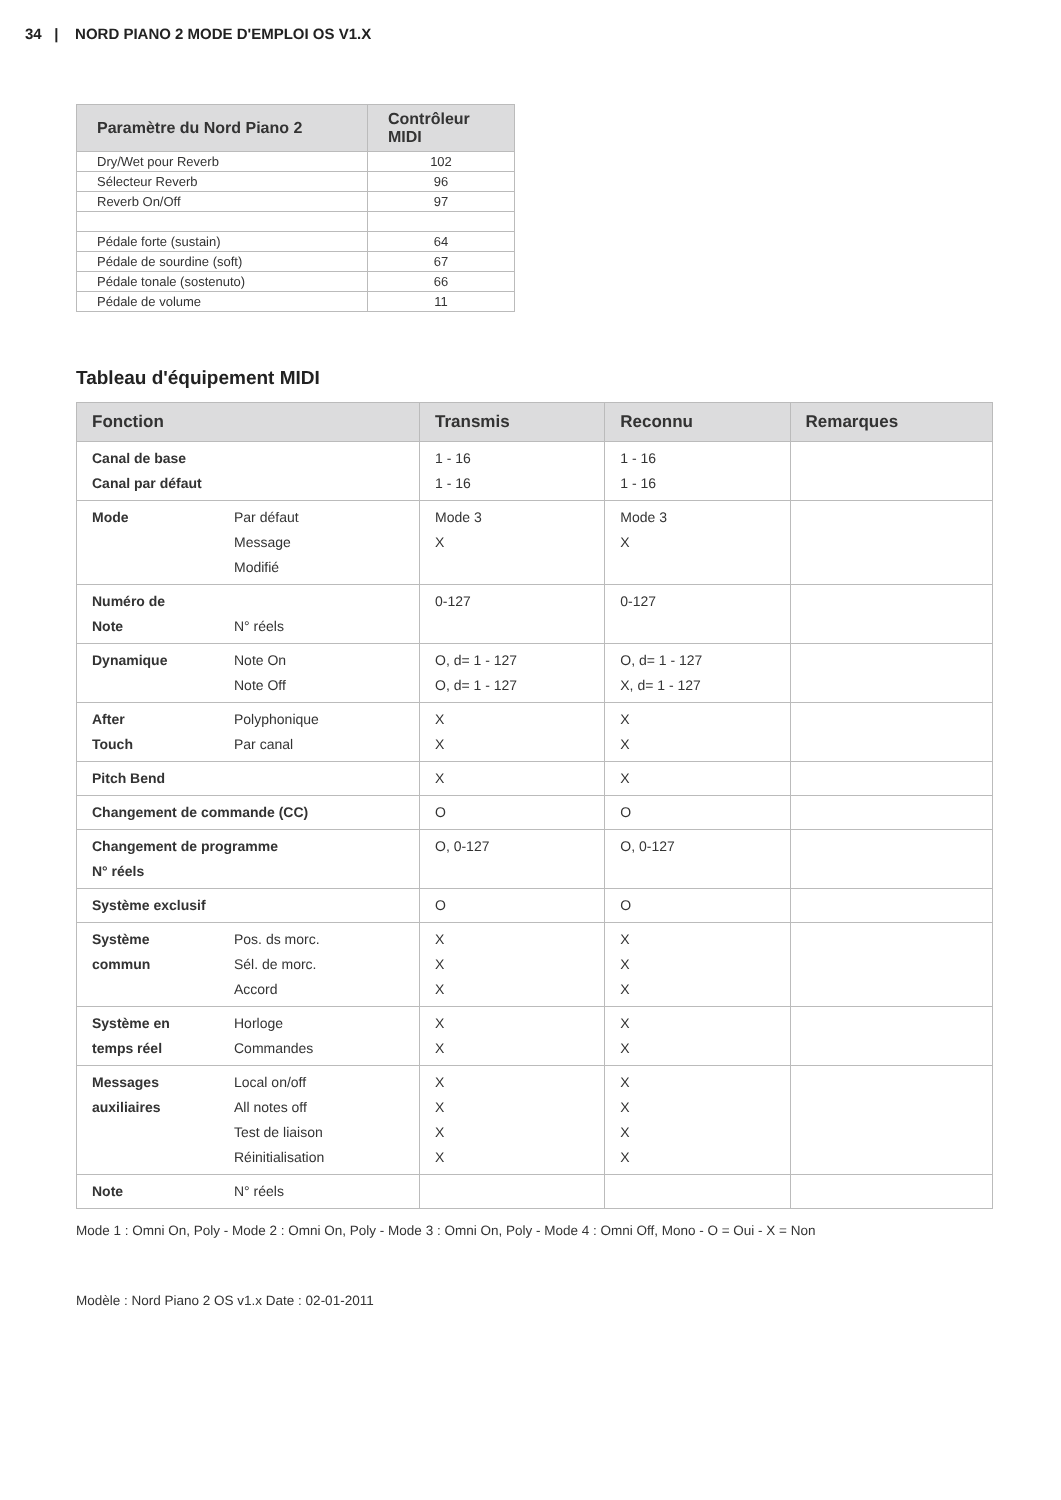34 | NORD PIANO 2 MODE D'EMPLOI OS V1.X
| Paramètre du Nord Piano 2 | Contrôleur MIDI |
| --- | --- |
| Dry/Wet pour Reverb | 102 |
| Sélecteur Reverb | 96 |
| Reverb On/Off | 97 |
| Pédale forte (sustain) | 64 |
| Pédale de sourdine (soft) | 67 |
| Pédale tonale (sostenuto) | 66 |
| Pédale de volume | 11 |
Tableau d'équipement MIDI
| Fonction | | Transmis | Reconnu | Remarques |
| --- | --- | --- | --- | --- |
| Canal de base Canal par défaut | | 1 - 16 1 - 16 | 1 - 16 1 - 16 | |
| Mode | Par défaut Message Modifié | Mode 3 X | Mode 3 X | |
| Numéro de Note | N° réels | 0-127 | 0-127 | |
| Dynamique | Note On Note Off | O, d= 1 - 127 O, d= 1 - 127 | O, d= 1 - 127 X, d= 1 - 127 | |
| After Touch | Polyphonique Par canal | X X | X X | |
| Pitch Bend | | X | X | |
| Changement de commande (CC) | | O | O | |
| Changement de programme N° réels | | O, 0-127 | O, 0-127 | |
| Système exclusif | | O | O | |
| Système commun | Pos. ds morc. Sél. de morc. Accord | X X X | X X X | |
| Système en temps réel | Horloge Commandes | X X | X X | |
| Messages auxiliaires | Local on/off All notes off Test de liaison Réinitialisation | X X X X | X X X X | |
| Note | N° réels | | | |
Mode 1 : Omni On, Poly - Mode 2 : Omni On, Poly - Mode 3 : Omni On, Poly - Mode 4 : Omni Off, Mono - O = Oui - X = Non
Modèle : Nord Piano 2 OS v1.x Date : 02-01-2011